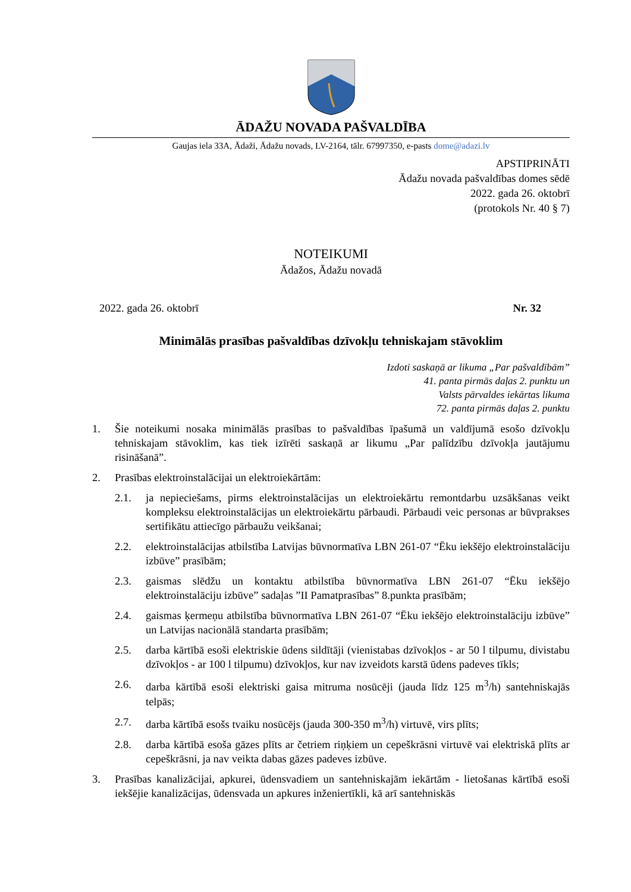ĀDAŽU NOVADA PAŠVALDĪBA
Gaujas iela 33A, Ādaži, Ādažu novads, LV-2164, tālr. 67997350, e-pasts dome@adazi.lv
APSTIPRINĀTI
Ādažu novada pašvaldības domes sēdē
2022. gada 26. oktobrī
(protokols Nr. 40 § 7)
NOTEIKUMI
Ādažos, Ādažu novadā
2022. gada 26. oktobrī Nr. 32
Minimālās prasības pašvaldības dzīvokļu tehniskajam stāvoklim
Izdoti saskaņā ar likuma „Par pašvaldībām”
41. panta pirmās daļas 2. punktu un
Valsts pārvaldes iekārtas likuma
72. panta pirmās daļas 2. punktu
1. Šie noteikumi nosaka minimālās prasības to pašvaldības īpašumā un valdījumā esošo dzīvokļu tehniskajam stāvoklim, kas tiek izīrēti saskaņā ar likumu „Par palīdzību dzīvokļa jautājumu risināšanā”.
2. Prasības elektroinstalācijai un elektroiekārtām:
2.1. ja nepieciešams, pirms elektroinstalācijas un elektroiekārtu remontdarbu uzsākšanas veikt kompleksu elektroinstalācijas un elektroiekārtu pārbaudi. Pārbaudi veic personas ar būvprakses sertifikātu attiecīgo pārbaužu veikšanai;
2.2. elektroinstalācijas atbilstība Latvijas būvnormatīva LBN 261-07 “Ēku iekšējo elektroinstalāciju izbūve” prasībām;
2.3. gaismas slēdžu un kontaktu atbilstība būvnormatīva LBN 261-07 “Ēku iekšējo elektroinstalāciju izbūve” sadaļas ”II Pamatprasības” 8.punkta prasībām;
2.4. gaismas ķermeņu atbilstība būvnormatīva LBN 261-07 “Ēku iekšējo elektroinstalāciju izbūve” un Latvijas nacionālā standarta prasībām;
2.5. darba kārtībā esoši elektriskie ūdens sildītāji (vienistabas dzīvokļos - ar 50 l tilpumu, divistabu dzīvokļos - ar 100 l tilpumu) dzīvokļos, kur nav izveidots karstā ūdens padeves tīkls;
2.6. darba kārtībā esoši elektriski gaisa mitruma nosūcēji (jauda līdz 125 m<sup>3</sup>/h) santehniskajās telpās;
2.7. darba kārtībā esošs tvaiku nosūcējs (jauda 300-350 m<sup>3</sup>/h) virtuvē, virs plīts;
2.8. darba kārtībā esoša gāzes plīts ar četriem riņķiem un cepeškrāsni virtuvē vai elektriskā plīts ar cepeškrāsni, ja nav veikta dabas gāzes padeves izbūve.
3. Prasības kanalizācijai, apkurei, ūdensvadiem un santehniskajām iekārtām - lietošanas kārtībā esoši iekšējie kanalizācijas, ūdensvada un apkures inženiertīkli, kā arī santehniskās